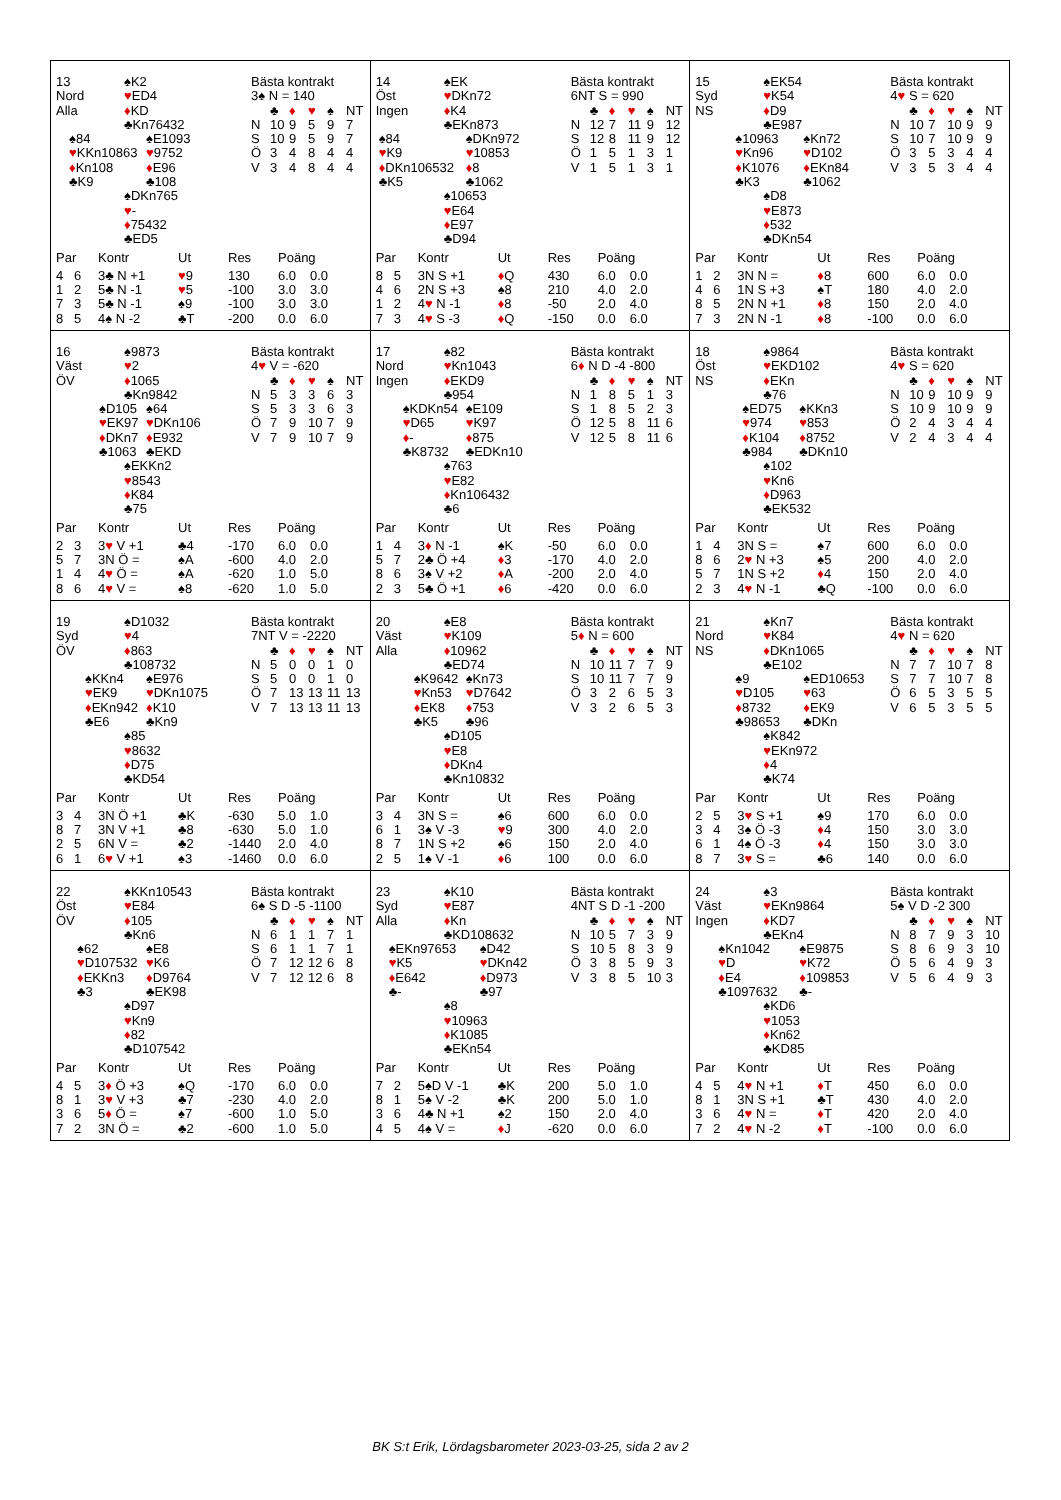13
Nord
Alla
♠K2
♥ED4
♦KD
♣Kn76432
♠84
♥KKn10863
♦Kn108
♣K9
♠E1093
♥9752
♦E96
♣108
♠DKn765
♥-
♦75432
♣ED5
Bästa kontrakt
3♠ N = 140
| | ♣ | ♦ | ♥ | ♠ | NT |
| --- | --- | --- | --- | --- | --- |
| N | 10 | 9 | 5 | 9 | 7 |
| S | 10 | 9 | 5 | 9 | 7 |
| Ö | 3 | 4 | 8 | 4 | 4 |
| V | 3 | 4 | 8 | 4 | 4 |
| Par | | Kontr | Ut | Res | Poäng | |
| --- | --- | --- | --- | --- | --- | --- |
| 4 | 6 | 3♣ N +1 | ♥ 9 | 130 | 6.0 | 0.0 |
| 1 | 2 | 5♣ N -1 | ♥ 5 | -100 | 3.0 | 3.0 |
| 7 | 3 | 5♣ N -1 | ♠9 | -100 | 3.0 | 3.0 |
| 8 | 5 | 4♠ N -2 | ♣T | -200 | 0.0 | 6.0 |
14
Öst
Ingen
♠EK
♥DKn72
♦K4
♣EKn873
♠84
♥K9
♦DKn106532
♣K5
♠DKn972
♥10853
♦8
♣1062
♠10653
♥E64
♦E97
♣D94
Bästa kontrakt
6NT S = 990
| | ♣ | ♦ | ♥ | ♠ | NT |
| --- | --- | --- | --- | --- | --- |
| N | 12 | 7 | 11 | 9 | 12 |
| S | 12 | 8 | 11 | 9 | 12 |
| Ö | 1 | 5 | 1 | 3 | 1 |
| V | 1 | 5 | 1 | 3 | 1 |
| Par | | Kontr | Ut | Res | Poäng | |
| --- | --- | --- | --- | --- | --- | --- |
| 8 | 5 | 3N S +1 | ♦ Q | 430 | 6.0 | 0.0 |
| 4 | 6 | 2N S +3 | ♠8 | 210 | 4.0 | 2.0 |
| 1 | 2 | 4 ♥ N -1 | ♦ 8 | -50 | 2.0 | 4.0 |
| 7 | 3 | 4 ♥ S -3 | ♦ Q | -150 | 0.0 | 6.0 |
15
Syd
NS
♠EK54
♥K54
♦D9
♣E987
♠10963
♥Kn96
♦K1076
♣K3
♠Kn72
♥D102
♦EKn84
♣1062
♠D8
♥E873
♦532
♣DKn54
Bästa kontrakt
4♥ S = 620
| | ♣ | ♦ | ♥ | ♠ | NT |
| --- | --- | --- | --- | --- | --- |
| N | 10 | 7 | 10 | 9 | 9 |
| S | 10 | 7 | 10 | 9 | 9 |
| Ö | 3 | 5 | 3 | 4 | 4 |
| V | 3 | 5 | 3 | 4 | 4 |
| Par | | Kontr | Ut | Res | Poäng | |
| --- | --- | --- | --- | --- | --- | --- |
| 1 | 2 | 3N N = | ♦ 8 | 600 | 6.0 | 0.0 |
| 4 | 6 | 1N S +3 | ♠T | 180 | 4.0 | 2.0 |
| 8 | 5 | 2N N +1 | ♦ 8 | 150 | 2.0 | 4.0 |
| 7 | 3 | 2N N -1 | ♦ 8 | -100 | 0.0 | 6.0 |
16
Väst
ÖV
♠9873
♥2
♦1065
♣Kn9842
♠D105
♥EK97
♦DKn7
♣1063
♠64
♥DKn106
♦E932
♣EKD
♠EKKn2
♥8543
♦K84
♣75
Bästa kontrakt
4♥ V = -620
| | ♣ | ♦ | ♥ | ♠ | NT |
| --- | --- | --- | --- | --- | --- |
| N | 5 | 3 | 3 | 6 | 3 |
| S | 5 | 3 | 3 | 6 | 3 |
| Ö | 7 | 9 | 10 | 7 | 9 |
| V | 7 | 9 | 10 | 7 | 9 |
| Par | | Kontr | Ut | Res | Poäng | |
| --- | --- | --- | --- | --- | --- | --- |
| 2 | 3 | 3 ♥ V +1 | ♣4 | -170 | 6.0 | 0.0 |
| 5 | 7 | 3N Ö = | ♠A | -600 | 4.0 | 2.0 |
| 1 | 4 | 4 ♥ Ö = | ♠A | -620 | 1.0 | 5.0 |
| 8 | 6 | 4 ♥ V = | ♠8 | -620 | 1.0 | 5.0 |
17
Nord
Ingen
♠82
♥Kn1043
♦EKD9
♣954
♠KDKn54
♥D65
♦-
♣K8732
♠E109
♥K97
♦875
♣EDKn10
♠763
♥E82
♦Kn106432
♣6
Bästa kontrakt
6♦ N D -4 -800
| | ♣ | ♦ | ♥ | ♠ | NT |
| --- | --- | --- | --- | --- | --- |
| N | 1 | 8 | 5 | 1 | 3 |
| S | 1 | 8 | 5 | 2 | 3 |
| Ö | 12 | 5 | 8 | 11 | 6 |
| V | 12 | 5 | 8 | 11 | 6 |
| Par | | Kontr | Ut | Res | Poäng | |
| --- | --- | --- | --- | --- | --- | --- |
| 1 | 4 | 3 ♦ N -1 | ♠K | -50 | 6.0 | 0.0 |
| 5 | 7 | 2♣ Ö +4 | ♦ 3 | -170 | 4.0 | 2.0 |
| 8 | 6 | 3♠ V +2 | ♦ A | -200 | 2.0 | 4.0 |
| 2 | 3 | 5♣ Ö +1 | ♦ 6 | -420 | 0.0 | 6.0 |
18
Öst
NS
♠9864
♥EKD102
♦EKn
♣76
♠ED75
♥974
♦K104
♣984
♠KKn3
♥853
♦8752
♣DKn10
♠102
♥Kn6
♦D963
♣EK532
Bästa kontrakt
4♥ S = 620
| | ♣ | ♦ | ♥ | ♠ | NT |
| --- | --- | --- | --- | --- | --- |
| N | 10 | 9 | 10 | 9 | 9 |
| S | 10 | 9 | 10 | 9 | 9 |
| Ö | 2 | 4 | 3 | 4 | 4 |
| V | 2 | 4 | 3 | 4 | 4 |
| Par | | Kontr | Ut | Res | Poäng | |
| --- | --- | --- | --- | --- | --- | --- |
| 1 | 4 | 3N S = | ♠7 | 600 | 6.0 | 0.0 |
| 8 | 6 | 2 ♥ N +3 | ♠5 | 200 | 4.0 | 2.0 |
| 5 | 7 | 1N S +2 | ♦ 4 | 150 | 2.0 | 4.0 |
| 2 | 3 | 4 ♥ N -1 | ♣Q | -100 | 0.0 | 6.0 |
19
Syd
ÖV
♠D1032
♥4
♦863
♣108732
♠KKn4
♥EK9
♦EKn942
♣E6
♠E976
♥DKn1075
♦K10
♣Kn9
♠85
♥8632
♦D75
♣KD54
Bästa kontrakt
7NT V = -2220
| | ♣ | ♦ | ♥ | ♠ | NT |
| --- | --- | --- | --- | --- | --- |
| N | 5 | 0 | 0 | 1 | 0 |
| S | 5 | 0 | 0 | 1 | 0 |
| Ö | 7 | 13 | 13 | 11 | 13 |
| V | 7 | 13 | 13 | 11 | 13 |
| Par | | Kontr | Ut | Res | Poäng | |
| --- | --- | --- | --- | --- | --- | --- |
| 3 | 4 | 3N Ö +1 | ♣K | -630 | 5.0 | 1.0 |
| 8 | 7 | 3N V +1 | ♣8 | -630 | 5.0 | 1.0 |
| 2 | 5 | 6N V = | ♣2 | -1440 | 2.0 | 4.0 |
| 6 | 1 | 6 ♥ V +1 | ♠3 | -1460 | 0.0 | 6.0 |
20
Väst
Alla
♠E8
♥K109
♦10962
♣ED74
♠K9642
♥Kn53
♦EK8
♣K5
♠Kn73
♥D7642
♦753
♣96
♠D105
♥E8
♦DKn4
♣Kn10832
Bästa kontrakt
5♦ N = 600
| | ♣ | ♦ | ♥ | ♠ | NT |
| --- | --- | --- | --- | --- | --- |
| N | 10 | 11 | 7 | 7 | 9 |
| S | 10 | 11 | 7 | 7 | 9 |
| Ö | 3 | 2 | 6 | 5 | 3 |
| V | 3 | 2 | 6 | 5 | 3 |
| Par | | Kontr | Ut | Res | Poäng | |
| --- | --- | --- | --- | --- | --- | --- |
| 3 | 4 | 3N S = | ♠6 | 600 | 6.0 | 0.0 |
| 6 | 1 | 3♠ V -3 | ♥ 9 | 300 | 4.0 | 2.0 |
| 8 | 7 | 1N S +2 | ♠6 | 150 | 2.0 | 4.0 |
| 2 | 5 | 1♠ V -1 | ♦ 6 | 100 | 0.0 | 6.0 |
21
Nord
NS
♠Kn7
♥K84
♦DKn1065
♣E102
♠9
♥D105
♦8732
♣98653
♠ED10653
♥63
♦EK9
♣DKn
♠K842
♥EKn972
♦4
♣K74
Bästa kontrakt
4♥ N = 620
| | ♣ | ♦ | ♥ | ♠ | NT |
| --- | --- | --- | --- | --- | --- |
| N | 7 | 7 | 10 | 7 | 8 |
| S | 7 | 7 | 10 | 7 | 8 |
| Ö | 6 | 5 | 3 | 5 | 5 |
| V | 6 | 5 | 3 | 5 | 5 |
| Par | | Kontr | Ut | Res | Poäng | |
| --- | --- | --- | --- | --- | --- | --- |
| 2 | 5 | 3 ♥ S +1 | ♠9 | 170 | 6.0 | 0.0 |
| 3 | 4 | 3♠ Ö -3 | ♦ 4 | 150 | 3.0 | 3.0 |
| 6 | 1 | 4♠ Ö -3 | ♦ 4 | 150 | 3.0 | 3.0 |
| 8 | 7 | 3 ♥ S = | ♣6 | 140 | 0.0 | 6.0 |
22
Öst
ÖV
♠KKn10543
♥E84
♦105
♣Kn6
♠62
♥D107532
♦EKKn3
♣3
♠E8
♥K6
♦D9764
♣EK98
♠D97
♥Kn9
♦82
♣D107542
Bästa kontrakt
6♠ S D -5 -1100
| | ♣ | ♦ | ♥ | ♠ | NT |
| --- | --- | --- | --- | --- | --- |
| N | 6 | 1 | 1 | 7 | 1 |
| S | 6 | 1 | 1 | 7 | 1 |
| Ö | 7 | 12 | 12 | 6 | 8 |
| V | 7 | 12 | 12 | 6 | 8 |
| Par | | Kontr | Ut | Res | Poäng | |
| --- | --- | --- | --- | --- | --- | --- |
| 4 | 5 | 3 ♦ Ö +3 | ♠Q | -170 | 6.0 | 0.0 |
| 8 | 1 | 3 ♥ V +3 | ♣7 | -230 | 4.0 | 2.0 |
| 3 | 6 | 5 ♦ Ö = | ♠7 | -600 | 1.0 | 5.0 |
| 7 | 2 | 3N Ö = | ♣2 | -600 | 1.0 | 5.0 |
23
Syd
Alla
♠K10
♥E87
♦Kn
♣KD108632
♠EKn97653
♥K5
♦E642
♣-
♠D42
♥DKn42
♦D973
♣97
♠8
♥10963
♦K1085
♣EKn54
Bästa kontrakt
4NT S D -1 -200
| | ♣ | ♦ | ♥ | ♠ | NT |
| --- | --- | --- | --- | --- | --- |
| N | 10 | 5 | 7 | 3 | 9 |
| S | 10 | 5 | 8 | 3 | 9 |
| Ö | 3 | 8 | 5 | 9 | 3 |
| V | 3 | 8 | 5 | 10 | 3 |
| Par | | Kontr | Ut | Res | Poäng | |
| --- | --- | --- | --- | --- | --- | --- |
| 7 | 2 | 5♠D V -1 | ♣K | 200 | 5.0 | 1.0 |
| 8 | 1 | 5♠ V -2 | ♣K | 200 | 5.0 | 1.0 |
| 3 | 6 | 4♣ N +1 | ♠2 | 150 | 2.0 | 4.0 |
| 4 | 5 | 4♠ V = | ♦ J | -620 | 0.0 | 6.0 |
24
Väst
Ingen
♠3
♥EKn9864
♦KD7
♣EKn4
♠Kn1042
♥D
♦E4
♣1097632
♠E9875
♥K72
♦109853
♣-
♠KD6
♥1053
♦Kn62
♣KD85
Bästa kontrakt
5♠ V D -2 300
| | ♣ | ♦ | ♥ | ♠ | NT |
| --- | --- | --- | --- | --- | --- |
| N | 8 | 7 | 9 | 3 | 10 |
| S | 8 | 6 | 9 | 3 | 10 |
| Ö | 5 | 6 | 4 | 9 | 3 |
| V | 5 | 6 | 4 | 9 | 3 |
| Par | | Kontr | Ut | Res | Poäng | |
| --- | --- | --- | --- | --- | --- | --- |
| 4 | 5 | 4 ♥ N +1 | ♦ T | 450 | 6.0 | 0.0 |
| 8 | 1 | 3N S +1 | ♣T | 430 | 4.0 | 2.0 |
| 3 | 6 | 4 ♥ N = | ♦ T | 420 | 2.0 | 4.0 |
| 7 | 2 | 4 ♥ N -2 | ♦ T | -100 | 0.0 | 6.0 |
BK S:t Erik, Lördagsbarometer 2023-03-25, sida 2 av 2